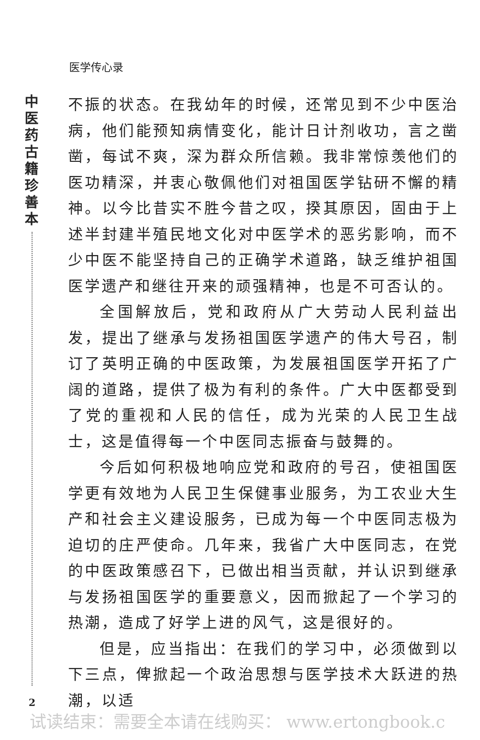医学传心录
中医药古籍珍善本
不振的状态。在我幼年的时候，还常见到不少中医治病，他们能预知病情变化，能计日计剂收功，言之凿凿，每试不爽，深为群众所信赖。我非常惊羡他们的医功精深，并衷心敬佩他们对祖国医学钻研不懈的精神。以今比昔实不胜今昔之叹，揆其原因，固由于上述半封建半殖民地文化对中医学术的恶劣影响，而不少中医不能坚持自己的正确学术道路，缺乏维护祖国医学遗产和继往开来的顽强精神，也是不可否认的。
全国解放后，党和政府从广大劳动人民利益出发，提出了继承与发扬祖国医学遗产的伟大号召，制订了英明正确的中医政策，为发展祖国医学开拓了广阔的道路，提供了极为有利的条件。广大中医都受到了党的重视和人民的信任，成为光荣的人民卫生战士，这是值得每一个中医同志振奋与鼓舞的。
今后如何积极地响应党和政府的号召，使祖国医学更有效地为人民卫生保健事业服务，为工农业大生产和社会主义建设服务，已成为每一个中医同志极为迫切的庄严使命。几年来，我省广大中医同志，在党的中医政策感召下，已做出相当贡献，并认识到继承与发扬祖国医学的重要意义，因而掀起了一个学习的热潮，造成了好学上进的风气，这是很好的。
但是，应当指出：在我们的学习中，必须做到以下三点，俾掀起一个政治思想与医学技术大跃进的热潮，以适
2
试读结束：需要全本请在线购买： www.ertongbook.c